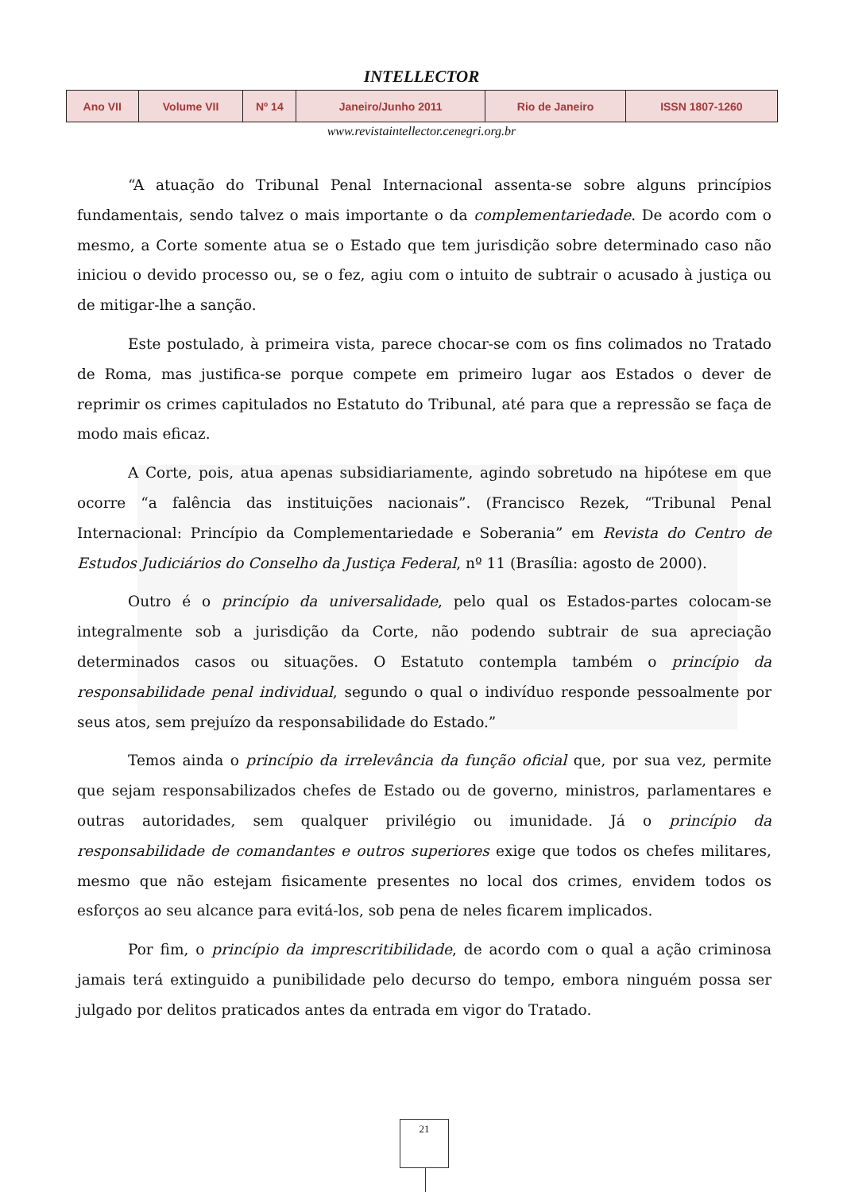INTELLECTOR
| Ano VII | Volume VII | Nº 14 | Janeiro/Junho 2011 | Rio de Janeiro | ISSN 1807-1260 |
www.revistaintellector.cenegri.org.br
“A atuação do Tribunal Penal Internacional assenta-se sobre alguns princípios fundamentais, sendo talvez o mais importante o da complementariedade. De acordo com o mesmo, a Corte somente atua se o Estado que tem jurisdição sobre determinado caso não iniciou o devido processo ou, se o fez, agiu com o intuito de subtrair o acusado à justiça ou de mitigar-lhe a sanção.
Este postulado, à primeira vista, parece chocar-se com os fins colimados no Tratado de Roma, mas justifica-se porque compete em primeiro lugar aos Estados o dever de reprimir os crimes capitulados no Estatuto do Tribunal, até para que a repressão se faça de modo mais eficaz.
A Corte, pois, atua apenas subsidiariamente, agindo sobretudo na hipótese em que ocorre “a falência das instituições nacionais”. (Francisco Rezek, “Tribunal Penal Internacional: Princípio da Complementariedade e Soberania” em Revista do Centro de Estudos Judiciários do Conselho da Justiça Federal, nº 11 (Brasília: agosto de 2000).
Outro é o princípio da universalidade, pelo qual os Estados-partes colocam-se integralmente sob a jurisdição da Corte, não podendo subtrair de sua apreciação determinados casos ou situações. O Estatuto contempla também o princípio da responsabilidade penal individual, segundo o qual o indivíduo responde pessoalmente por seus atos, sem prejuízo da responsabilidade do Estado.”
Temos ainda o princípio da irrelevância da função oficial que, por sua vez, permite que sejam responsabilizados chefes de Estado ou de governo, ministros, parlamentares e outras autoridades, sem qualquer privilégio ou imunidade. Já o princípio da responsabilidade de comandantes e outros superiores exige que todos os chefes militares, mesmo que não estejam fisicamente presentes no local dos crimes, envidem todos os esforços ao seu alcance para evitá-los, sob pena de neles ficarem implicados.
Por fim, o princípio da imprescritibilidade, de acordo com o qual a ação criminosa jamais terá extinguido a punibilidade pelo decurso do tempo, embora ninguém possa ser julgado por delitos praticados antes da entrada em vigor do Tratado.
21